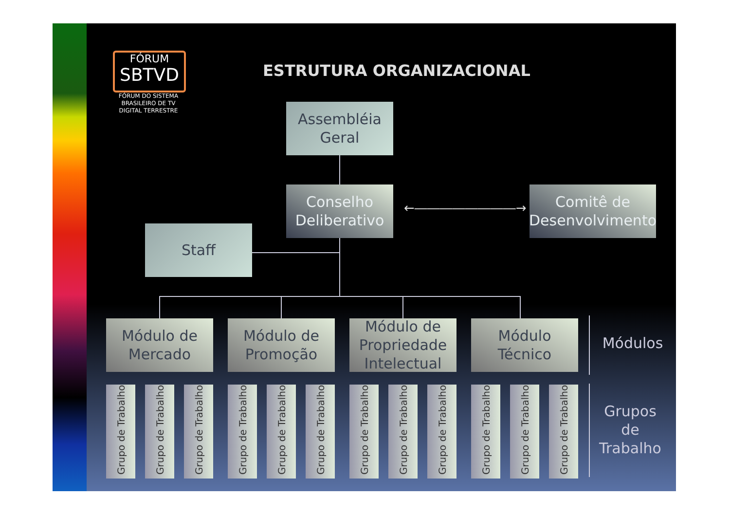FÓRUM
SBTVD
FÓRUM DO SISTEMA BRASILEIRO DE TV DIGITAL TERRESTRE
ESTRUTURA ORGANIZACIONAL
←――――――――→
Assembléia
Geral
Conselho
Deliberativo
Comitê de
Desenvolvimento
Staff
Módulo de
Mercado
Módulo de
Promoção
Módulo de
Propriedade
Intelectual
Módulo
Técnico
Grupo de Trabalho
Grupo de Trabalho
Grupo de Trabalho
Grupo de Trabalho
Grupo de Trabalho
Grupo de Trabalho
Grupo de Trabalho
Grupo de Trabalho
Grupo de Trabalho
Grupo de Trabalho
Grupo de Trabalho
Grupo de Trabalho
Módulos
Grupos
de
Trabalho